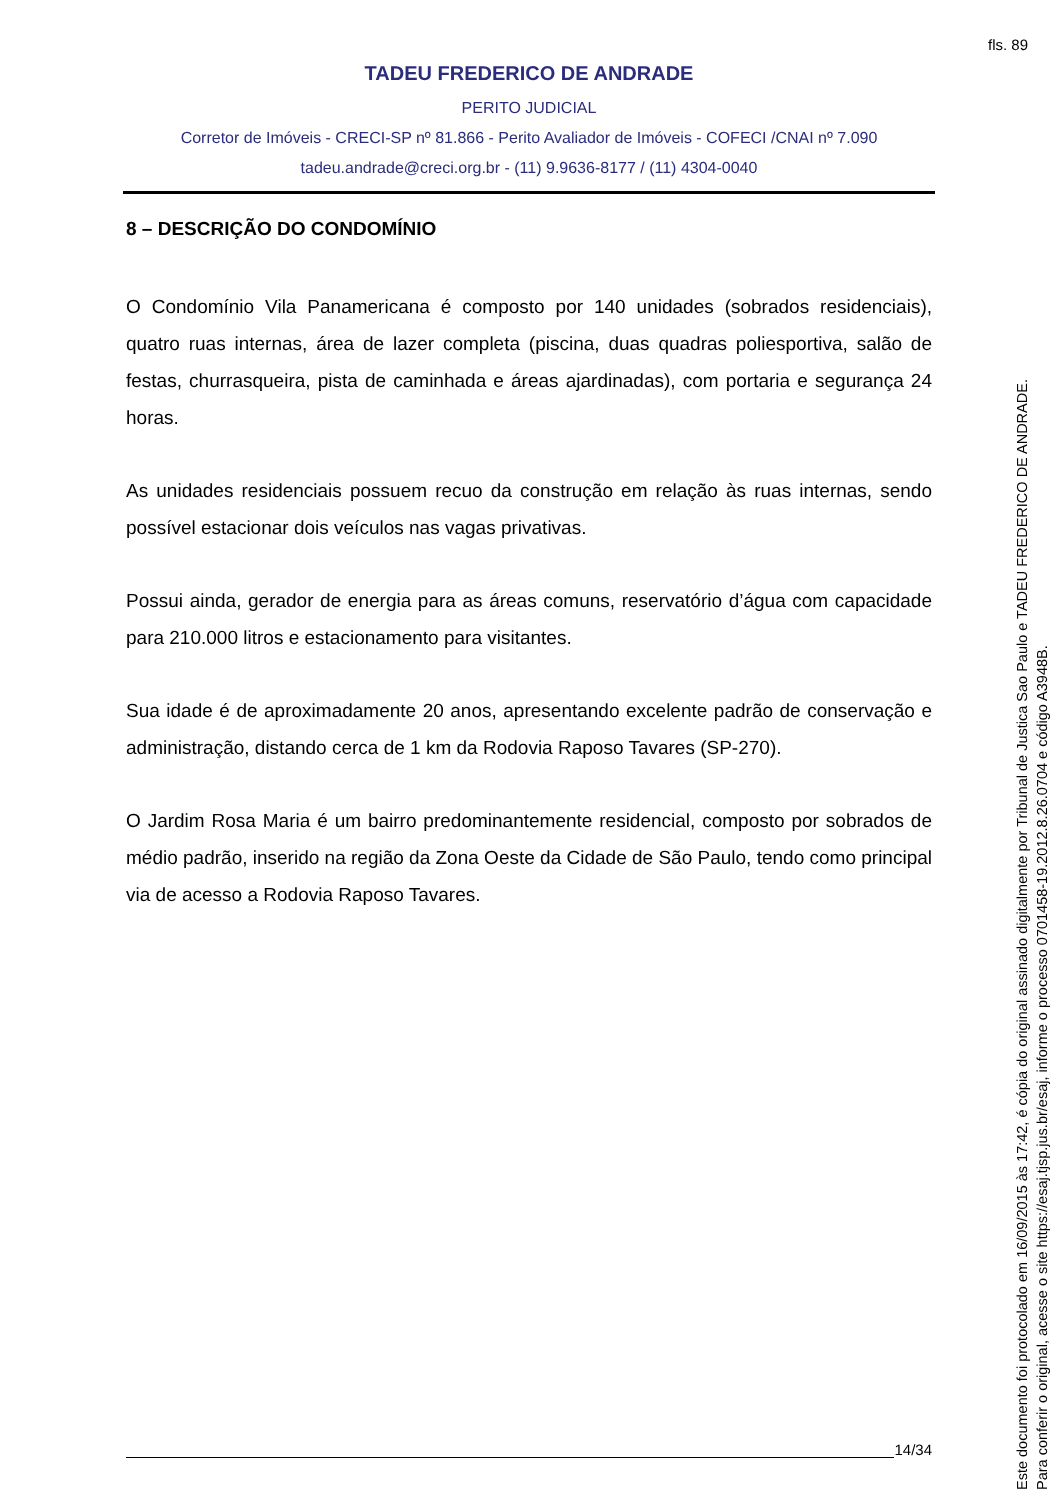fls. 89
TADEU FREDERICO DE ANDRADE
PERITO JUDICIAL
Corretor de Imóveis - CRECI-SP nº 81.866 - Perito Avaliador de Imóveis - COFECI /CNAI nº 7.090
tadeu.andrade@creci.org.br - (11) 9.9636-8177 / (11) 4304-0040
8 – DESCRIÇÃO DO CONDOMÍNIO
O Condomínio Vila Panamericana é composto por 140 unidades (sobrados residenciais), quatro ruas internas, área de lazer completa (piscina, duas quadras poliesportiva, salão de festas, churrasqueira, pista de caminhada e áreas ajardinadas), com portaria e segurança 24 horas.
As unidades residenciais possuem recuo da construção em relação às ruas internas, sendo possível estacionar dois veículos nas vagas privativas.
Possui ainda, gerador de energia para as áreas comuns, reservatório d’água com capacidade para 210.000 litros e estacionamento para visitantes.
Sua idade é de aproximadamente 20 anos, apresentando excelente padrão de conservação e administração, distando cerca de 1 km da Rodovia Raposo Tavares (SP-270).
O Jardim Rosa Maria é um bairro predominantemente residencial, composto por sobrados de médio padrão, inserido na região da Zona Oeste da Cidade de São Paulo, tendo como principal via de acesso a Rodovia Raposo Tavares.
14/34
Este documento foi protocolado em 16/09/2015 às 17:42, é cópia do original assinado digitalmente por Tribunal de Justica Sao Paulo e TADEU FREDERICO DE ANDRADE.
Para conferir o original, acesse o site https://esaj.tjsp.jus.br/esaj, informe o processo 0701458-19.2012.8.26.0704 e código A3948B.